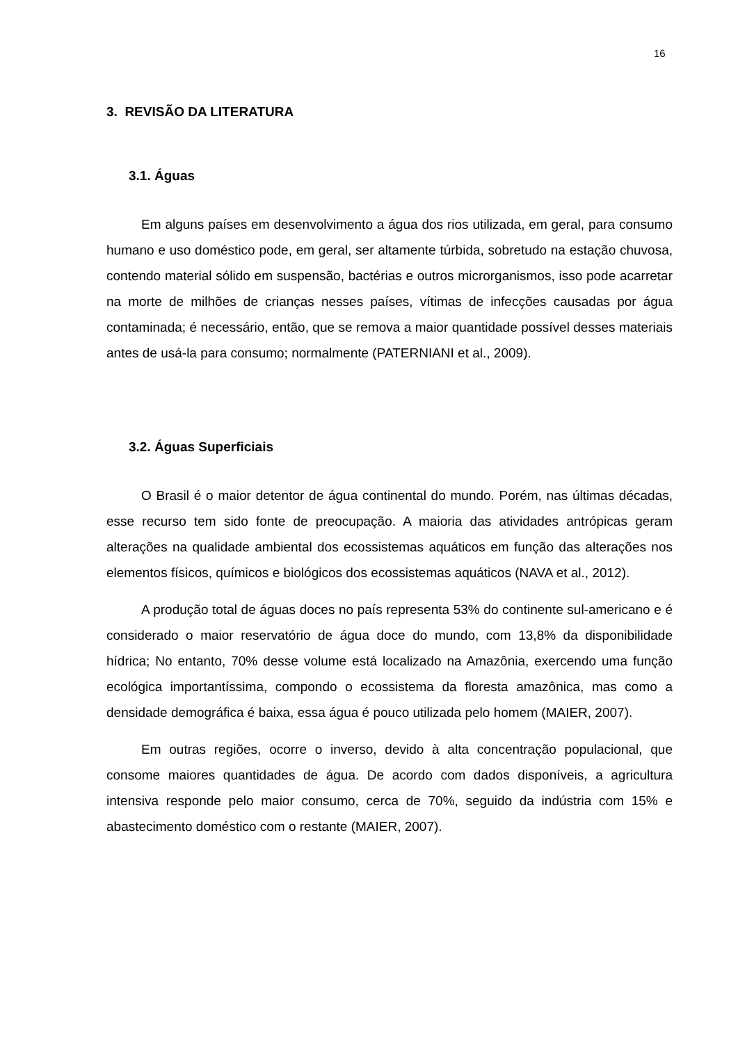16
3. REVISÃO DA LITERATURA
3.1. Águas
Em alguns países em desenvolvimento a água dos rios utilizada, em geral, para consumo humano e uso doméstico pode, em geral, ser altamente túrbida, sobretudo na estação chuvosa, contendo material sólido em suspensão, bactérias e outros microrganismos, isso pode acarretar na morte de milhões de crianças nesses países, vítimas de infecções causadas por água contaminada; é necessário, então, que se remova a maior quantidade possível desses materiais antes de usá-la para consumo; normalmente (PATERNIANI et al., 2009).
3.2. Águas Superficiais
O Brasil é o maior detentor de água continental do mundo. Porém, nas últimas décadas, esse recurso tem sido fonte de preocupação. A maioria das atividades antrópicas geram alterações na qualidade ambiental dos ecossistemas aquáticos em função das alterações nos elementos físicos, químicos e biológicos dos ecossistemas aquáticos (NAVA et al., 2012).
A produção total de águas doces no país representa 53% do continente sul-americano e é considerado o maior reservatório de água doce do mundo, com 13,8% da disponibilidade hídrica; No entanto, 70% desse volume está localizado na Amazônia, exercendo uma função ecológica importantíssima, compondo o ecossistema da floresta amazônica, mas como a densidade demográfica é baixa, essa água é pouco utilizada pelo homem (MAIER, 2007).
Em outras regiões, ocorre o inverso, devido à alta concentração populacional, que consome maiores quantidades de água. De acordo com dados disponíveis, a agricultura intensiva responde pelo maior consumo, cerca de 70%, seguido da indústria com 15% e abastecimento doméstico com o restante (MAIER, 2007).